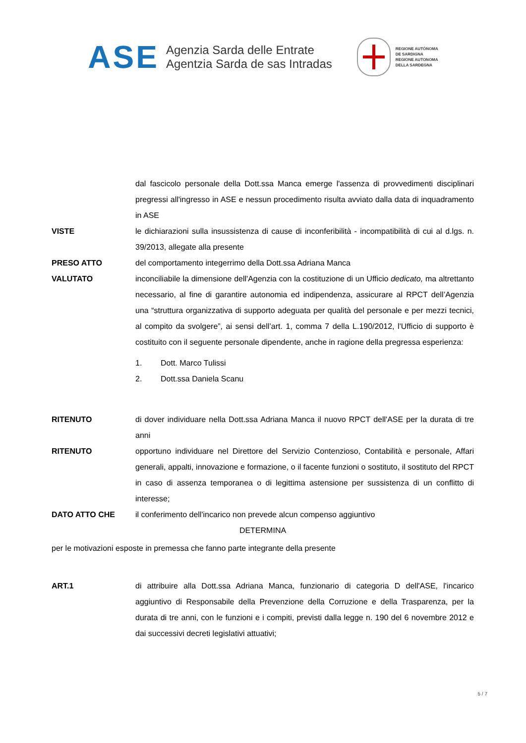ASE
Agenzia Sarda delle Entrate
Agentzia Sarda de sas Intradas
REGIONE AUTÒNOMA
DE SARDIGNA
REGIONE AUTONOMA
DELLA SARDEGNA
dal fascicolo personale della Dott.ssa Manca emerge l'assenza di provvedimenti disciplinari pregressi all'ingresso in ASE e nessun procedimento risulta avviato dalla data di inquadramento in ASE
VISTE le dichiarazioni sulla insussistenza di cause di inconferibilità - incompatibilità di cui al d.lgs. n. 39/2013, allegate alla presente
PRESO ATTO del comportamento integerrimo della Dott.ssa Adriana Manca
VALUTATO inconciliabile la dimensione dell'Agenzia con la costituzione di un Ufficio dedicato, ma altrettanto necessario, al fine di garantire autonomia ed indipendenza, assicurare al RPCT dell’Agenzia una “struttura organizzativa di supporto adeguata per qualità del personale e per mezzi tecnici, al compito da svolgere”, ai sensi dell’art. 1, comma 7 della L.190/2012, l'Ufficio di supporto è costituito con il seguente personale dipendente, anche in ragione della pregressa esperienza:
1. Dott. Marco Tulissi
2. Dott.ssa Daniela Scanu
RITENUTO di dover individuare nella Dott.ssa Adriana Manca il nuovo RPCT dell'ASE per la durata di tre anni
RITENUTO opportuno individuare nel Direttore del Servizio Contenzioso, Contabilità e personale, Affari generali, appalti, innovazione e formazione, o il facente funzioni o sostituto, il sostituto del RPCT in caso di assenza temporanea o di legittima astensione per sussistenza di un conflitto di interesse;
DATO ATTO CHE il conferimento dell'incarico non prevede alcun compenso aggiuntivo
DETERMINA
per le motivazioni esposte in premessa che fanno parte integrante della presente
ART.1 di attribuire alla Dott.ssa Adriana Manca, funzionario di categoria D dell'ASE, l'incarico aggiuntivo di Responsabile della Prevenzione della Corruzione e della Trasparenza, per la durata di tre anni, con le funzioni e i compiti, previsti dalla legge n. 190 del 6 novembre 2012 e dai successivi decreti legislativi attuativi;
5 / 7